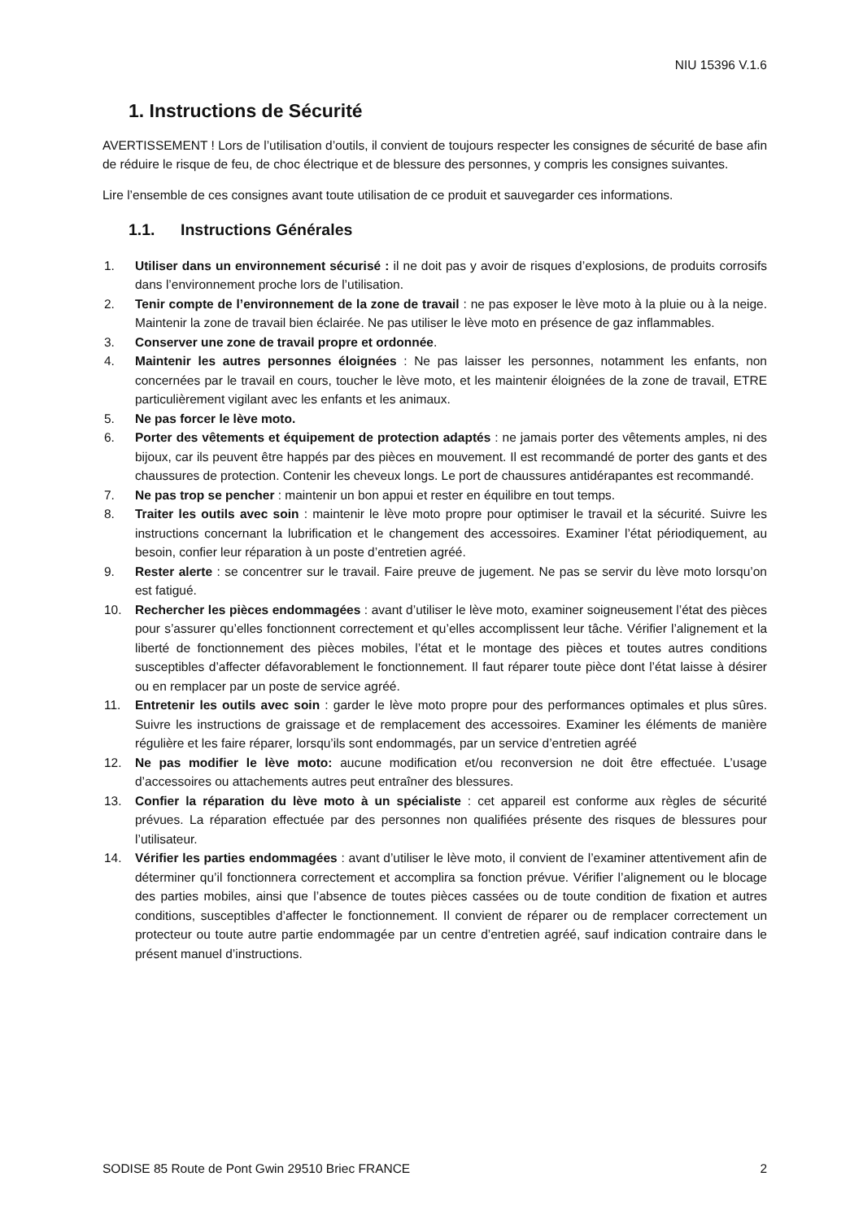NIU 15396 V.1.6
1. Instructions de Sécurité
AVERTISSEMENT ! Lors de l’utilisation d’outils, il convient de toujours respecter les consignes de sécurité de base afin de réduire le risque de feu, de choc électrique et de blessure des personnes, y compris les consignes suivantes.
Lire l’ensemble de ces consignes avant toute utilisation de ce produit et sauvegarder ces informations.
1.1. Instructions Générales
1. Utiliser dans un environnement sécurisé : il ne doit pas y avoir de risques d’explosions, de produits corrosifs dans l’environnement proche lors de l’utilisation.
2. Tenir compte de l’environnement de la zone de travail : ne pas exposer le lève moto à la pluie ou à la neige. Maintenir la zone de travail bien éclairée. Ne pas utiliser le lève moto en présence de gaz inflammables.
3. Conserver une zone de travail propre et ordonnée.
4. Maintenir les autres personnes éloignées : Ne pas laisser les personnes, notamment les enfants, non concernées par le travail en cours, toucher le lève moto, et les maintenir éloignées de la zone de travail, ETRE particulièrement vigilant avec les enfants et les animaux.
5. Ne pas forcer le lève moto.
6. Porter des vêtements et équipement de protection adaptés : ne jamais porter des vêtements amples, ni des bijoux, car ils peuvent être happés par des pièces en mouvement. Il est recommandé de porter des gants et des chaussures de protection. Contenir les cheveux longs. Le port de chaussures antidérapantes est recommandé.
7. Ne pas trop se pencher : maintenir un bon appui et rester en équilibre en tout temps.
8. Traiter les outils avec soin : maintenir le lève moto propre pour optimiser le travail et la sécurité. Suivre les instructions concernant la lubrification et le changement des accessoires. Examiner l’état périodiquement, au besoin, confier leur réparation à un poste d’entretien agréé.
9. Rester alerte : se concentrer sur le travail. Faire preuve de jugement. Ne pas se servir du lève moto lorsqu’on est fatigué.
10. Rechercher les pièces endommagées : avant d’utiliser le lève moto, examiner soigneusement l’état des pièces pour s’assurer qu’elles fonctionnent correctement et qu’elles accomplissent leur tâche. Vérifier l’alignement et la liberté de fonctionnement des pièces mobiles, l’état et le montage des pièces et toutes autres conditions susceptibles d’affecter défavorablement le fonctionnement. Il faut réparer toute pièce dont l’état laisse à désirer ou en remplacer par un poste de service agréé.
11. Entretenir les outils avec soin : garder le lève moto propre pour des performances optimales et plus sûres. Suivre les instructions de graissage et de remplacement des accessoires. Examiner les éléments de manière régulière et les faire réparer, lorsqu’ils sont endommagés, par un service d’entretien agréé
12. Ne pas modifier le lève moto: aucune modification et/ou reconversion ne doit être effectuée. L’usage d’accessoires ou attachements autres peut entraîner des blessures.
13. Confier la réparation du lève moto à un spécialiste : cet appareil est conforme aux règles de sécurité prévues. La réparation effectuée par des personnes non qualifiées présente des risques de blessures pour l’utilisateur.
14. Vérifier les parties endommagées : avant d’utiliser le lève moto, il convient de l’examiner attentivement afin de déterminer qu’il fonctionnera correctement et accomplira sa fonction prévue. Vérifier l’alignement ou le blocage des parties mobiles, ainsi que l’absence de toutes pièces cassées ou de toute condition de fixation et autres conditions, susceptibles d’affecter le fonctionnement. Il convient de réparer ou de remplacer correctement un protecteur ou toute autre partie endommagée par un centre d’entretien agréé, sauf indication contraire dans le présent manuel d’instructions.
SODISE 85 Route de Pont Gwin 29510 Briec FRANCE 2